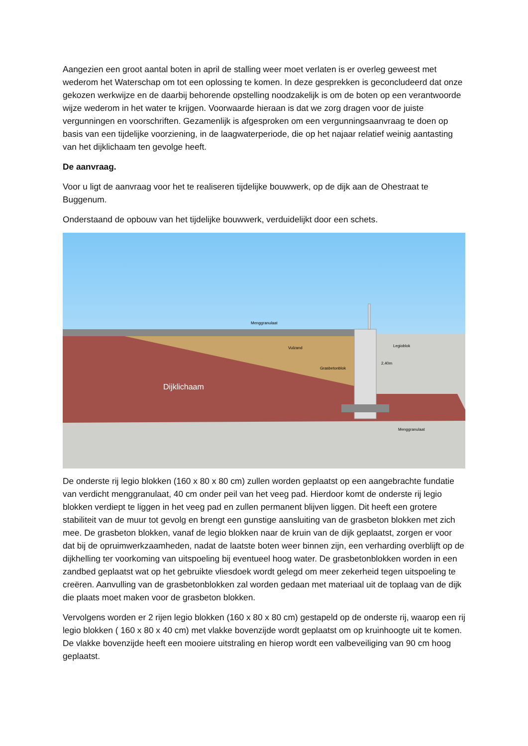Aangezien een groot aantal boten in april de stalling weer moet verlaten is er overleg geweest met wederom het Waterschap om tot een oplossing te komen. In deze gesprekken is geconcludeerd dat onze gekozen werkwijze en de daarbij behorende opstelling noodzakelijk is om de boten op een verantwoorde wijze wederom in het water te krijgen. Voorwaarde hieraan is dat we zorg dragen voor de juiste vergunningen en voorschriften. Gezamenlijk is afgesproken om een vergunningsaanvraag te doen op basis van een tijdelijke voorziening, in de laagwaterperiode, die op het najaar relatief weinig aantasting van het dijklichaam ten gevolge heeft.
De aanvraag.
Voor u ligt de aanvraag voor het te realiseren tijdelijke bouwwerk, op de dijk aan de Ohestraat te Buggenum.
Onderstaand de opbouw van het tijdelijke bouwwerk, verduidelijkt door een schets.
Menggranulaat
Vulzand
Legioblok
2,40m
Grasbetonblok
Dijklichaam
Menggranulaat
De onderste rij legio blokken (160 x 80 x 80 cm) zullen worden geplaatst op een aangebrachte fundatie van verdicht menggranulaat, 40 cm onder peil van het veeg pad. Hierdoor komt de onderste rij legio blokken verdiept te liggen in het veeg pad en zullen permanent blijven liggen. Dit heeft een grotere stabiliteit van de muur tot gevolg en brengt een gunstige aansluiting van de grasbeton blokken met zich mee. De grasbeton blokken, vanaf de legio blokken naar de kruin van de dijk geplaatst, zorgen er voor dat bij de opruimwerkzaamheden, nadat de laatste boten weer binnen zijn, een verharding overblijft op de dijkhelling ter voorkoming van uitspoeling bij eventueel hoog water. De grasbetonblokken worden in een zandbed geplaatst wat op het gebruikte vliesdoek wordt gelegd om meer zekerheid tegen uitspoeling te creëren. Aanvulling van de grasbetonblokken zal worden gedaan met materiaal uit de toplaag van de dijk die plaats moet maken voor de grasbeton blokken.
Vervolgens worden er 2 rijen legio blokken (160 x 80 x 80 cm) gestapeld op de onderste rij, waarop een rij legio blokken ( 160 x 80 x 40 cm) met vlakke bovenzijde wordt geplaatst om op kruinhoogte uit te komen. De vlakke bovenzijde heeft een mooiere uitstraling en hierop wordt een valbeveiliging van 90 cm hoog geplaatst.